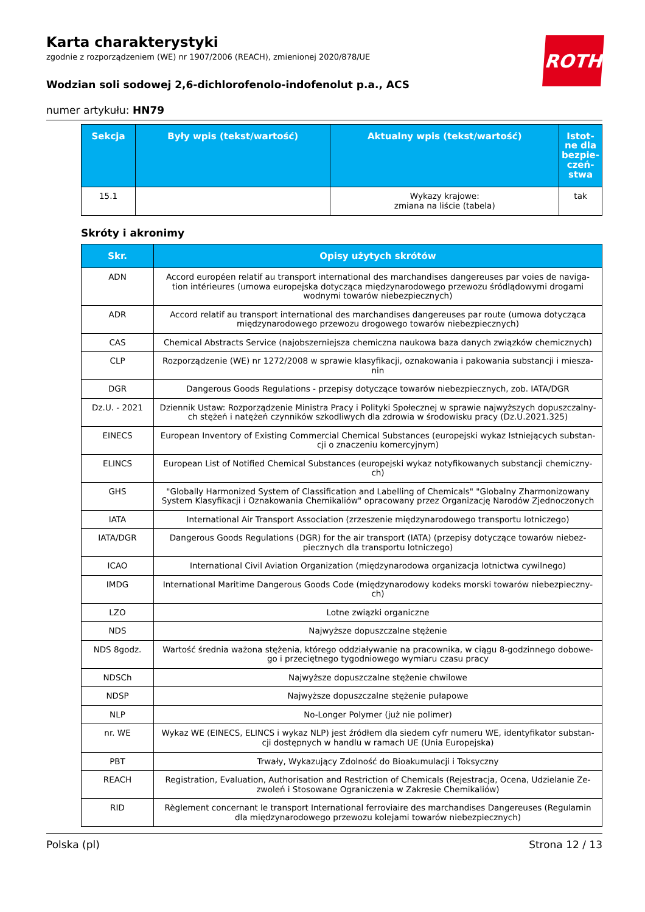ROTH
Karta charakterystyki
zgodnie z rozporządzeniem (WE) nr 1907/2006 (REACH), zmienionej 2020/878/UE
Wodzian soli sodowej 2,6-dichlorofenolo-indofenolut p.a., ACS
numer artykułu: HN79
| Sekcja | Były wpis (tekst/wartość) | Aktualny wpis (tekst/wartość) | Istot-ne dla bezpie-czeń-stwa |
| --- | --- | --- | --- |
| 15.1 | | Wykazy krajowe: zmiana na liście (tabela) | tak |
Skróty i akronimy
| Skr. | Opisy użytych skrótów |
| --- | --- |
| ADN | Accord européen relatif au transport international des marchandises dangereuses par voies de naviga-tion intérieures (umowa europejska dotycząca międzynarodowego przewozu śródlądowymi drogami wodnymi towarów niebezpiecznych) |
| ADR | Accord relatif au transport international des marchandises dangereuses par route (umowa dotycząca międzynarodowego przewozu drogowego towarów niebezpiecznych) |
| CAS | Chemical Abstracts Service (najobszerniejsza chemiczna naukowa baza danych związków chemicznych) |
| CLP | Rozporządzenie (WE) nr 1272/2008 w sprawie klasyfikacji, oznakowania i pakowania substancji i miesza-nin |
| DGR | Dangerous Goods Regulations - przepisy dotyczące towarów niebezpiecznych, zob. IATA/DGR |
| Dz.U. - 2021 | Dziennik Ustaw: Rozporządzenie Ministra Pracy i Polityki Społecznej w sprawie najwyższych dopuszczalny-ch stężeń i natężeń czynników szkodliwych dla zdrowia w środowisku pracy (Dz.U.2021.325) |
| EINECS | European Inventory of Existing Commercial Chemical Substances (europejski wykaz Istniejących substan-cji o znaczeniu komercyjnym) |
| ELINCS | European List of Notified Chemical Substances (europejski wykaz notyfikowanych substancji chemiczny-ch) |
| GHS | "Globally Harmonized System of Classification and Labelling of Chemicals" "Globalny Zharmonizowany System Klasyfikacji i Oznakowania Chemikaliów" opracowany przez Organizację Narodów Zjednoczonych |
| IATA | International Air Transport Association (zrzeszenie międzynarodowego transportu lotniczego) |
| IATA/DGR | Dangerous Goods Regulations (DGR) for the air transport (IATA) (przepisy dotyczące towarów niebez-piecznych dla transportu lotniczego) |
| ICAO | International Civil Aviation Organization (międzynarodowa organizacja lotnictwa cywilnego) |
| IMDG | International Maritime Dangerous Goods Code (międzynarodowy kodeks morski towarów niebezpieczny-ch) |
| LZO | Lotne związki organiczne |
| NDS | Najwyższe dopuszczalne stężenie |
| NDS 8godz. | Wartość średnia ważona stężenia, którego oddziaływanie na pracownika, w ciągu 8-godzinnego dobowe-go i przeciętnego tygodniowego wymiaru czasu pracy |
| NDSCh | Najwyższe dopuszczalne stężenie chwilowe |
| NDSP | Najwyższe dopuszczalne stężenie pułapowe |
| NLP | No-Longer Polymer (już nie polimer) |
| nr. WE | Wykaz WE (EINECS, ELINCS i wykaz NLP) jest źródłem dla siedem cyfr numeru WE, identyfikator substan-cji dostępnych w handlu w ramach UE (Unia Europejska) |
| PBT | Trwały, Wykazujący Zdolność do Bioakumulacji i Toksyczny |
| REACH | Registration, Evaluation, Authorisation and Restriction of Chemicals (Rejestracja, Ocena, Udzielanie Ze-zwoleń i Stosowane Ograniczenia w Zakresie Chemikaliów) |
| RID | Règlement concernant le transport International ferroviaire des marchandises Dangereuses (Regulamin dla międzynarodowego przewozu kolejami towarów niebezpiecznych) |
Polska (pl) Strona 12 / 13